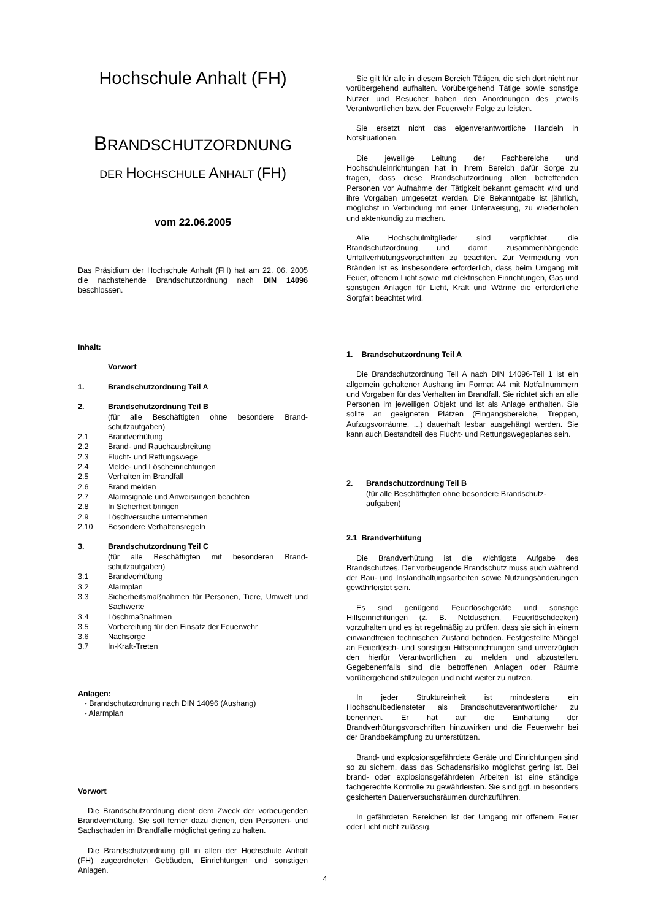Hochschule Anhalt (FH)
BRANDSCHUTZORDNUNG
DER HOCHSCHULE ANHALT (FH)
vom 22.06.2005
Das Präsidium der Hochschule Anhalt (FH) hat am 22. 06. 2005 die nachstehende Brandschutzordnung nach DIN 14096 beschlossen.
Inhalt:
Vorwort
1. Brandschutzordnung Teil A
2. Brandschutzordnung Teil B
(für alle Beschäftigten ohne besondere Brand-schutzaufgaben)
2.1 Brandverhütung
2.2 Brand- und Rauchausbreitung
2.3 Flucht- und Rettungswege
2.4 Melde- und Löscheinrichtungen
2.5 Verhalten im Brandfall
2.6 Brand melden
2.7 Alarmsignale und Anweisungen beachten
2.8 In Sicherheit bringen
2.9 Löschversuche unternehmen
2.10 Besondere Verhaltensregeln
3. Brandschutzordnung Teil C
(für alle Beschäftigten mit besonderen Brand-schutzaufgaben)
3.1 Brandverhütung
3.2 Alarmplan
3.3 Sicherheitsmaßnahmen für Personen, Tiere, Umwelt und Sachwerte
3.4 Löschmaßnahmen
3.5 Vorbereitung für den Einsatz der Feuerwehr
3.6 Nachsorge
3.7 In-Kraft-Treten
Anlagen:
- Brandschutzordnung nach DIN 14096 (Aushang)
- Alarmplan
Vorwort
Die Brandschutzordnung dient dem Zweck der vorbeugenden Brandverhütung. Sie soll ferner dazu dienen, den Personen- und Sachschaden im Brandfalle möglichst gering zu halten.
Die Brandschutzordnung gilt in allen der Hochschule Anhalt (FH) zugeordneten Gebäuden, Einrichtungen und sonstigen Anlagen.
Sie gilt für alle in diesem Bereich Tätigen, die sich dort nicht nur vorübergehend aufhalten. Vorübergehend Tätige sowie sonstige Nutzer und Besucher haben den Anordnungen des jeweils Verantwortlichen bzw. der Feuerwehr Folge zu leisten.
Sie ersetzt nicht das eigenverantwortliche Handeln in Notsituationen.
Die jeweilige Leitung der Fachbereiche und Hochschuleinrichtungen hat in ihrem Bereich dafür Sorge zu tragen, dass diese Brandschutzordnung allen betreffenden Personen vor Aufnahme der Tätigkeit bekannt gemacht wird und ihre Vorgaben umgesetzt werden. Die Bekanntgabe ist jährlich, möglichst in Verbindung mit einer Unterweisung, zu wiederholen und aktenkundig zu machen.
Alle Hochschulmitglieder sind verpflichtet, die Brandschutzordnung und damit zusammenhängende Unfallverhütungsvorschriften zu beachten. Zur Vermeidung von Bränden ist es insbesondere erforderlich, dass beim Umgang mit Feuer, offenem Licht sowie mit elektrischen Einrichtungen, Gas und sonstigen Anlagen für Licht, Kraft und Wärme die erforderliche Sorgfalt beachtet wird.
1. Brandschutzordnung Teil A
Die Brandschutzordnung Teil A nach DIN 14096-Teil 1 ist ein allgemein gehaltener Aushang im Format A4 mit Notfallnummern und Vorgaben für das Verhalten im Brandfall. Sie richtet sich an alle Personen im jeweiligen Objekt und ist als Anlage enthalten. Sie sollte an geeigneten Plätzen (Eingangsbereiche, Treppen, Aufzugsvorräume, ...) dauerhaft lesbar ausgehängt werden. Sie kann auch Bestandteil des Flucht- und Rettungswegeplanes sein.
2. Brandschutzordnung Teil B
(für alle Beschäftigten ohne besondere Brandschutz-aufgaben)
2.1 Brandverhütung
Die Brandverhütung ist die wichtigste Aufgabe des Brandschutzes. Der vorbeugende Brandschutz muss auch während der Bau- und Instandhaltungsarbeiten sowie Nutzungsänderungen gewährleistet sein.
Es sind genügend Feuerlöschgeräte und sonstige Hilfseinrichtungen (z. B. Notduschen, Feuerlöschdecken) vorzuhalten und es ist regelmäßig zu prüfen, dass sie sich in einem einwandfreien technischen Zustand befinden. Festgestellte Mängel an Feuerlösch- und sonstigen Hilfseinrichtungen sind unverzüglich den hierfür Verantwortlichen zu melden und abzustellen. Gegebenenfalls sind die betroffenen Anlagen oder Räume vorübergehend stillzulegen und nicht weiter zu nutzen.
In jeder Struktureinheit ist mindestens ein Hochschulbediensteter als Brandschutzverantwortlicher zu benennen. Er hat auf die Einhaltung der Brandverhütungsvorschriften hinzuwirken und die Feuerwehr bei der Brandbekämpfung zu unterstützen.
Brand- und explosionsgefährdete Geräte und Einrichtungen sind so zu sichern, dass das Schadensrisiko möglichst gering ist. Bei brand- oder explosionsgefährdeten Arbeiten ist eine ständige fachgerechte Kontrolle zu gewährleisten. Sie sind ggf. in besonders gesicherten Dauerversuchsräumen durchzuführen.
In gefährdeten Bereichen ist der Umgang mit offenem Feuer oder Licht nicht zulässig.
4